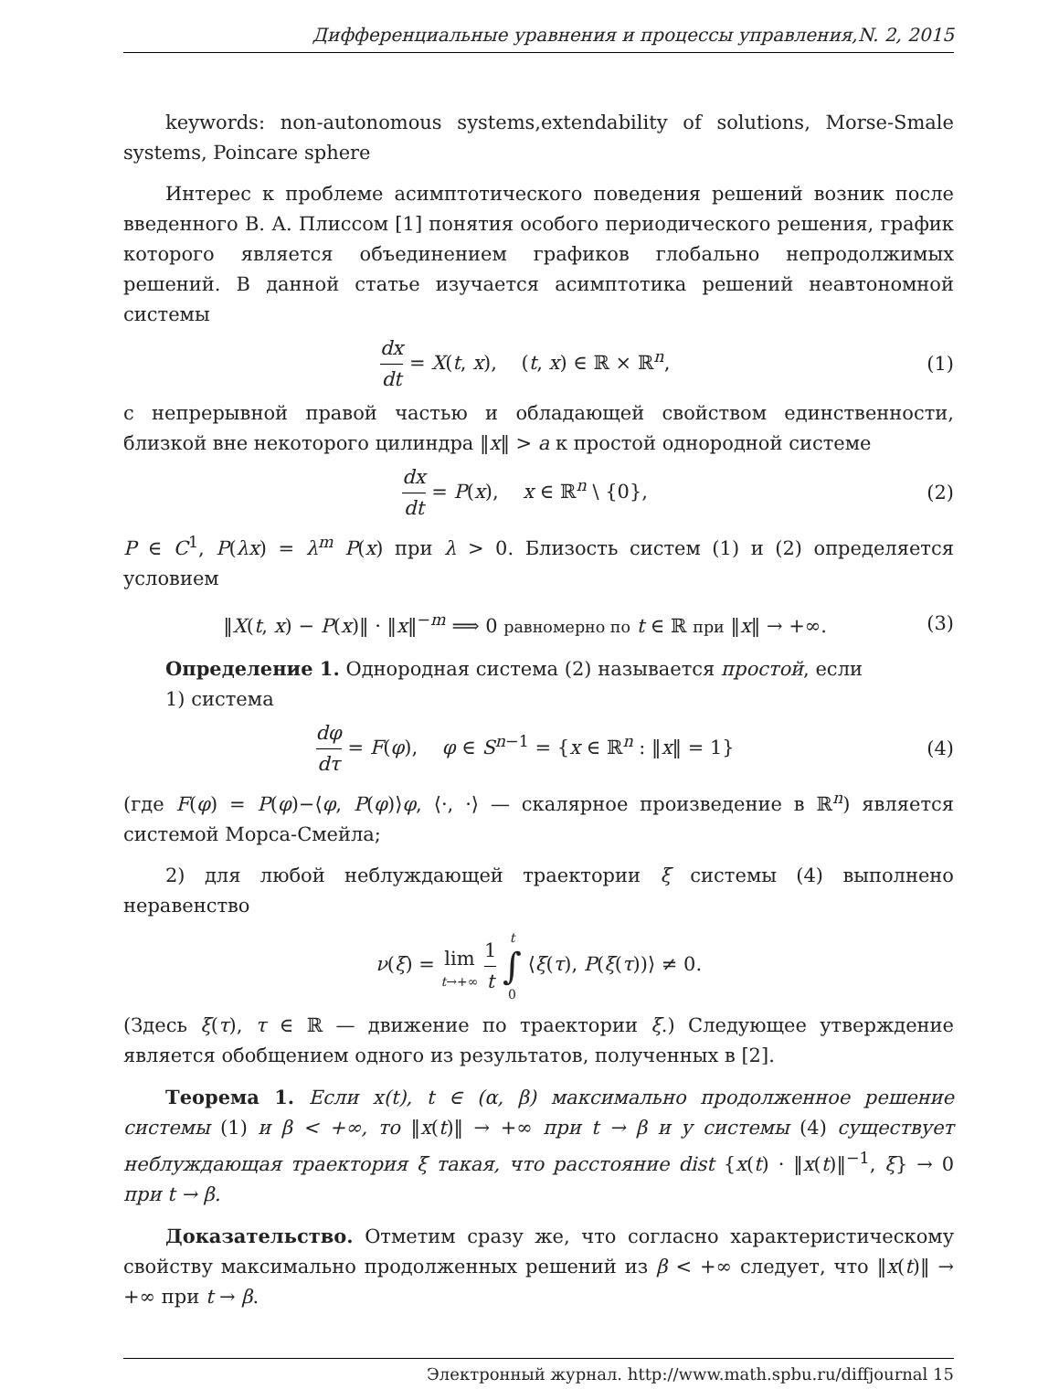Дифференциальные уравнения и процессы управления,N. 2, 2015
keywords: non-autonomous systems,extendability of solutions, Morse-Smale systems, Poincare sphere
Интерес к проблеме асимптотического поведения решений возник после введенного В. А. Плиссом [1] понятия особого периодического решения, график которого является объединением графиков глобально непродолжимых решений. В данной статье изучается асимптотика решений неавтономной системы
dx dt = X(t, x), (t, x) ∈ ℝ × ℝ<sup>n</sup>,
(1)
с непрерывной правой частью и обладающей свойством единственности, близкой вне некоторого цилиндра ‖x‖ > a к простой однородной системе
dx dt = P(x), x ∈ ℝ<sup>n</sup> \ {0}, (2)
P ∈ C<sup>1</sup>, P(λx) = λ<sup>m</sup> P(x) при λ > 0. Близость систем (1) и (2) определяется условием
‖X(t, x) − P(x)‖ · ‖x‖<sup>−m</sup> ⟹ 0 равномерно по t ∈ ℝ при ‖x‖ → +∞.
(3)
Определение 1. Однородная система (2) называется простой, если
1) система
dφ dτ = F(φ), φ ∈ S<sup>n−1</sup> = {x ∈ ℝ<sup>n</sup> : ‖x‖ = 1}
(4)
(где F(φ) = P(φ)−⟨φ, P(φ)⟩φ, ⟨·, ·⟩ — скалярное произведение в ℝ<sup>n</sup>) является системой Морса-Смейла;
2) для любой неблуждающей траектории ξ системы (4) выполнено неравенство
ν(ξ) = lim t→+∞ 1 t t ∫ 0 ⟨ξ(τ), P(ξ(τ))⟩ ≠ 0.
(Здесь ξ(τ), τ ∈ ℝ — движение по траектории ξ.) Следующее утверждение является обобщением одного из результатов, полученных в [2].
Теорема 1. Если x(t), t ∈ (α, β) максимально продолженное решение системы (1) и β < +∞, то ‖x(t)‖ → +∞ при t → β и у системы (4) существует неблуждающая траектория ξ такая, что расстояние dist {x(t) · ‖x(t)‖<sup>−1</sup>, ξ} → 0 при t → β.
Доказательство. Отметим сразу же, что согласно характеристическому свойству максимально продолженных решений из β < +∞ следует, что ‖x(t)‖ → +∞ при t → β.
Электронный журнал. http://www.math.spbu.ru/diffjournal 15